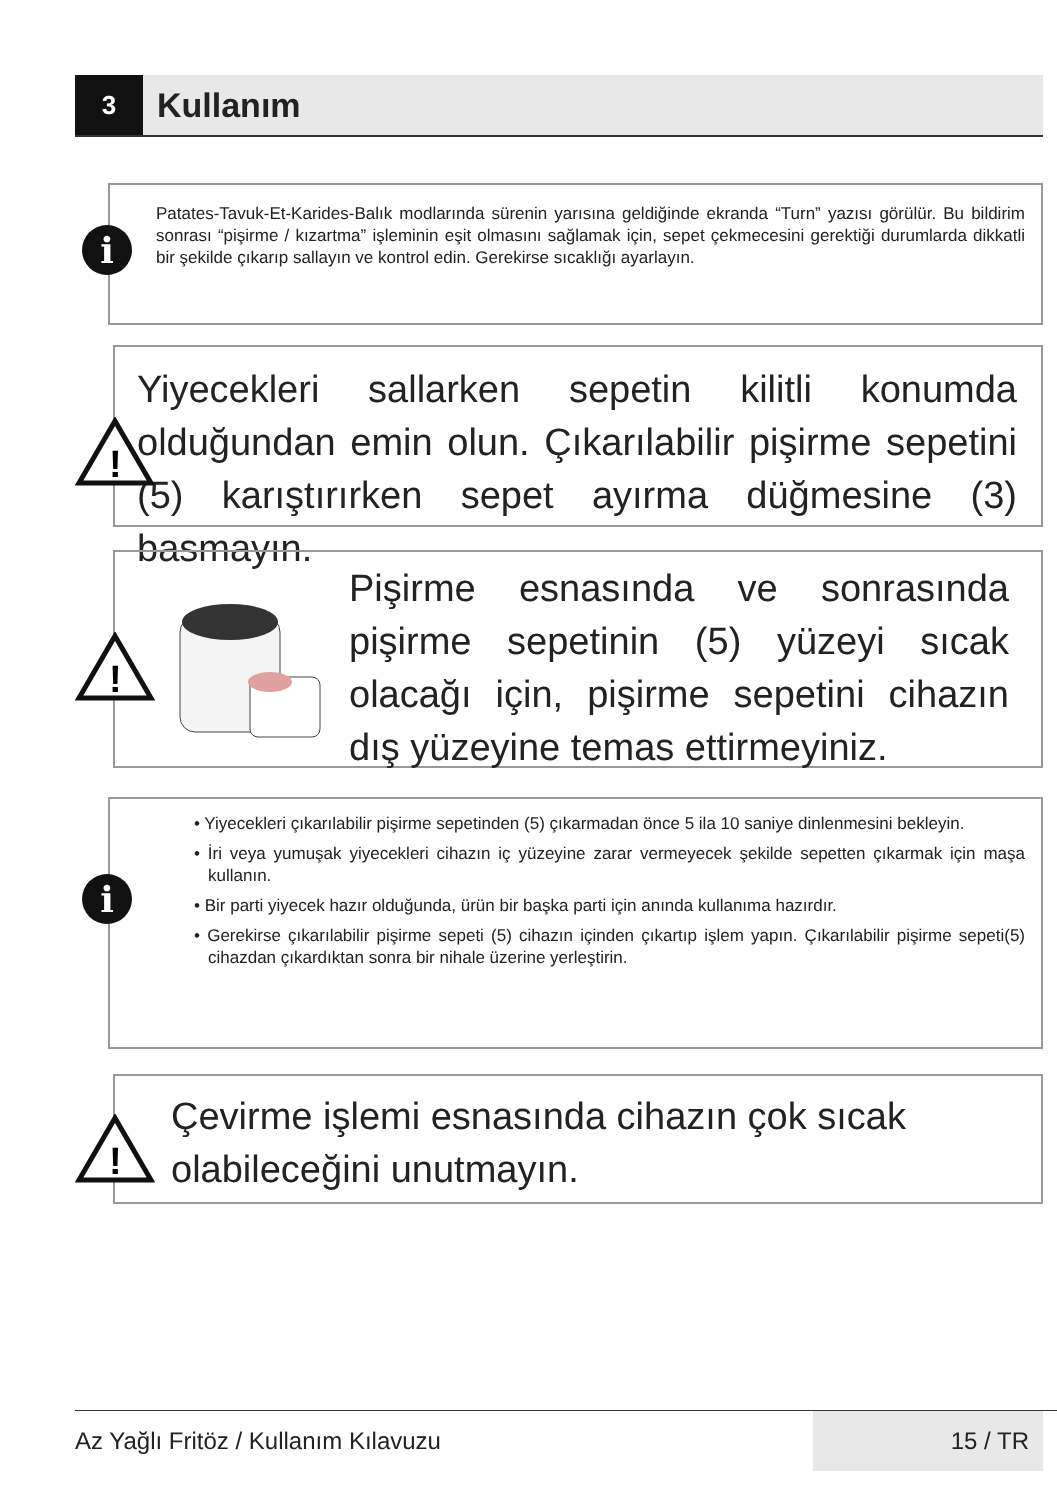3
Kullanım
i
Patates-Tavuk-Et-Karides-Balık modlarında sürenin yarısına geldiğinde ekranda “Turn” yazısı görülür. Bu bildirim sonrası “pişirme / kızartma” işleminin eşit olmasını sağlamak için, sepet çekmecesini gerektiği durumlarda dikkatli bir şekilde çıkarıp sallayın ve kontrol edin. Gerekirse sıcaklığı ayarlayın.
!
Yiyecekleri sallarken sepetin kilitli konumda olduğundan emin olun. Çıkarılabilir pişirme sepetini (5) karıştırırken sepet ayırma düğmesine (3) basmayın.
!
Pişirme esnasında ve sonrasında pişirme sepetinin (5) yüzeyi sıcak olacağı için, pişirme sepetini cihazın dış yüzeyine temas ettirmeyiniz.
i
• Yiyecekleri çıkarılabilir pişirme sepetinden (5) çıkarmadan önce 5 ila 10 saniye dinlenmesini bekleyin.
• İri veya yumuşak yiyecekleri cihazın iç yüzeyine zarar vermeyecek şekilde sepetten çıkarmak için maşa kullanın.
• Bir parti yiyecek hazır olduğunda, ürün bir başka parti için anında kullanıma hazırdır.
• Gerekirse çıkarılabilir pişirme sepeti (5) cihazın içinden çıkartıp işlem yapın. Çıkarılabilir pişirme sepeti(5) cihazdan çıkardıktan sonra bir nihale üzerine yerleştirin.
!
Çevirme işlemi esnasında cihazın çok sıcak olabileceğini unutmayın.
Az Yağlı Fritöz / Kullanım Kılavuzu
15 / TR